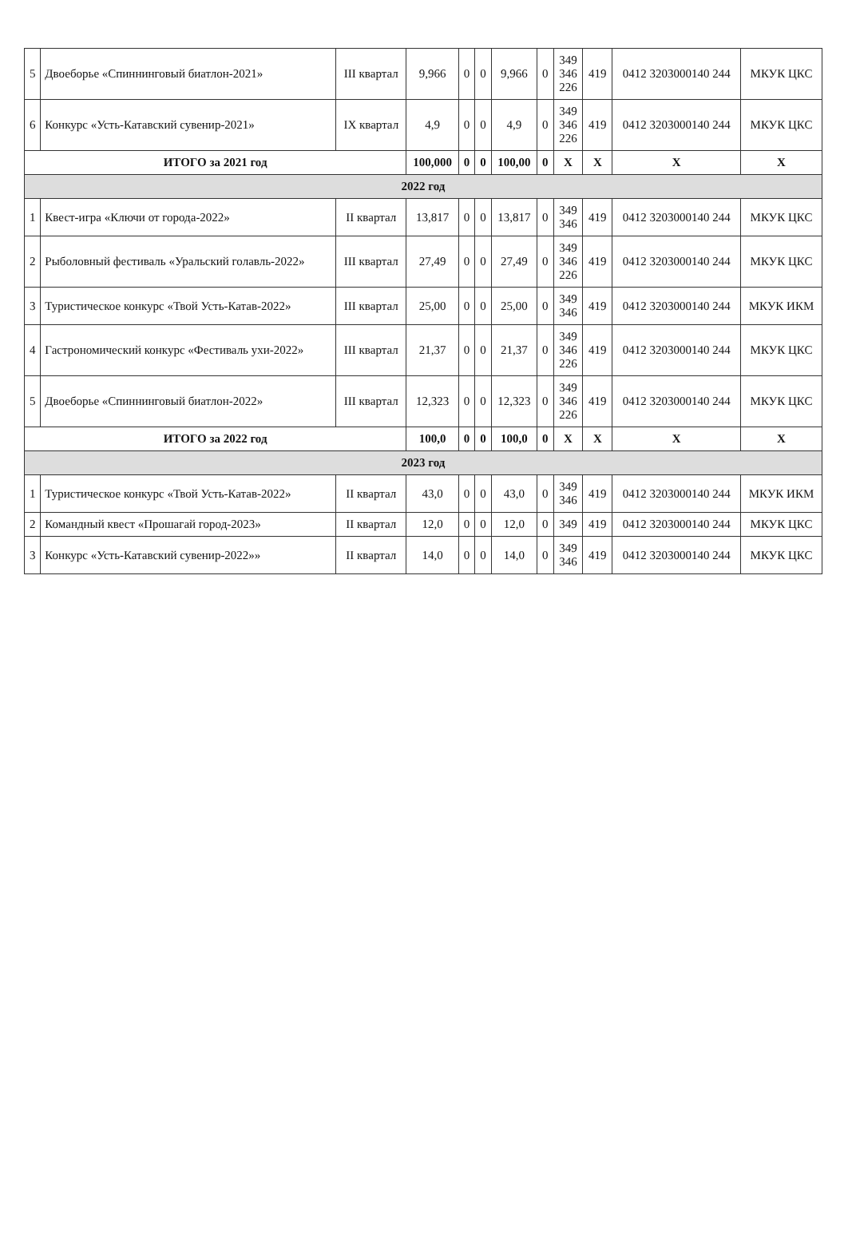| 5 | Двоеборье «Спиннинговый биатлон-2021» | III квартал | 9,966 | 0 | 0 | 9,966 | 0 | 349 346 226 | 419 | 0412 3203000140 244 | МКУК ЦКС |
| 6 | Конкурс «Усть-Катавский сувенир-2021» | IX квартал | 4,9 | 0 | 0 | 4,9 | 0 | 349 346 226 | 419 | 0412 3203000140 244 | МКУК ЦКС |
| ИТОГО за 2021 год | | | 100,000 | 0 | 0 | 100,00 | 0 | X | X | X | X |
| 2022 год | | | | | | | | | | | |
| 1 | Квест-игра «Ключи от города-2022» | II квартал | 13,817 | 0 | 0 | 13,817 | 0 | 349 346 | 419 | 0412 3203000140 244 | МКУК ЦКС |
| 2 | Рыболовный фестиваль «Уральский голавль-2022» | III квартал | 27,49 | 0 | 0 | 27,49 | 0 | 349 346 226 | 419 | 0412 3203000140 244 | МКУК ЦКС |
| 3 | Туристическое конкурс «Твой Усть-Катав-2022» | III квартал | 25,00 | 0 | 0 | 25,00 | 0 | 349 346 | 419 | 0412 3203000140 244 | МКУК ИКМ |
| 4 | Гастрономический конкурс «Фестиваль ухи-2022» | III квартал | 21,37 | 0 | 0 | 21,37 | 0 | 349 346 226 | 419 | 0412 3203000140 244 | МКУК ЦКС |
| 5 | Двоеборье «Спиннинговый биатлон-2022» | III квартал | 12,323 | 0 | 0 | 12,323 | 0 | 349 346 226 | 419 | 0412 3203000140 244 | МКУК ЦКС |
| ИТОГО за 2022 год | | | 100,0 | 0 | 0 | 100,0 | 0 | X | X | X | X |
| 2023 год | | | | | | | | | | | |
| 1 | Туристическое конкурс «Твой Усть-Катав-2022» | II квартал | 43,0 | 0 | 0 | 43,0 | 0 | 349 346 | 419 | 0412 3203000140 244 | МКУК ИКМ |
| 2 | Командный квест «Прошагай город-2023» | II квартал | 12,0 | 0 | 0 | 12,0 | 0 | 349 | 419 | 0412 3203000140 244 | МКУК ЦКС |
| 3 | Конкурс «Усть-Катавский сувенир-2022»» | II квартал | 14,0 | 0 | 0 | 14,0 | 0 | 349 346 | 419 | 0412 3203000140 244 | МКУК ЦКС |